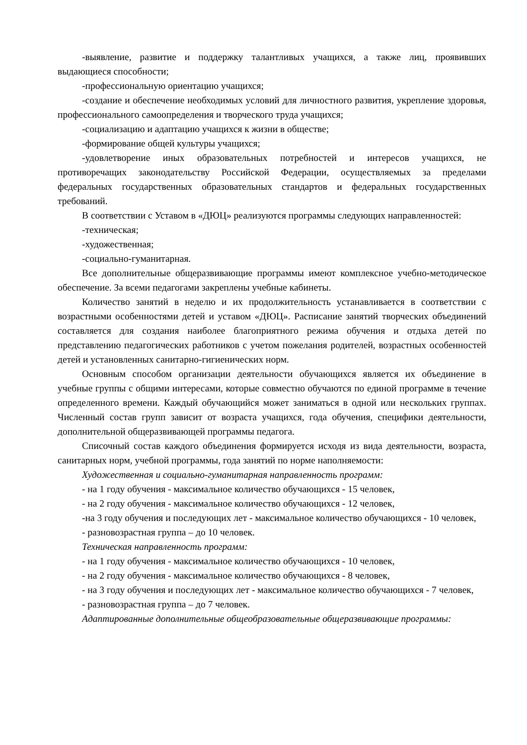-выявление, развитие и поддержку талантливых учащихся, а также лиц, проявивших выдающиеся способности;
-профессиональную ориентацию учащихся;
-создание и обеспечение необходимых условий для личностного развития, укрепление здоровья, профессионального самоопределения и творческого труда учащихся;
-социализацию и адаптацию учащихся к жизни в обществе;
-формирование общей культуры учащихся;
-удовлетворение иных образовательных потребностей и интересов учащихся, не противоречащих законодательству Российской Федерации, осуществляемых за пределами федеральных государственных образовательных стандартов и федеральных государственных требований.
В соответствии с Уставом в «ДЮЦ» реализуются программы следующих направленностей:
-техническая;
-художественная;
-социально-гуманитарная.
Все дополнительные общеразвивающие программы имеют комплексное учебно-методическое обеспечение. За всеми педагогами закреплены учебные кабинеты.
Количество занятий в неделю и их продолжительность устанавливается в соответствии с возрастными особенностями детей и уставом «ДЮЦ». Расписание занятий творческих объединений составляется для создания наиболее благоприятного режима обучения и отдыха детей по представлению педагогических работников с учетом пожелания родителей, возрастных особенностей детей и установленных санитарно-гигиенических норм.
Основным способом организации деятельности обучающихся является их объединение в учебные группы с общими интересами, которые совместно обучаются по единой программе в течение определенного времени. Каждый обучающийся может заниматься в одной или нескольких группах. Численный состав групп зависит от возраста учащихся, года обучения, специфики деятельности, дополнительной общеразвивающей программы педагога.
Списочный состав каждого объединения формируется исходя из вида деятельности, возраста, санитарных норм, учебной программы, года занятий по норме наполняемости:
Художественная и социально-гуманитарная направленность программ:
- на 1 году обучения - максимальное количество обучающихся - 15 человек,
- на 2 году обучения - максимальное количество обучающихся - 12 человек,
-на 3 году обучения и последующих лет - максимальное количество обучающихся - 10 человек,
- разновозрастная группа – до 10 человек.
Техническая направленность программ:
- на 1 году обучения - максимальное количество обучающихся - 10 человек,
- на 2 году обучения - максимальное количество обучающихся - 8 человек,
- на 3 году обучения и последующих лет - максимальное количество обучающихся - 7 человек,
- разновозрастная группа – до 7 человек.
Адаптированные дополнительные общеобразовательные общеразвивающие программы: